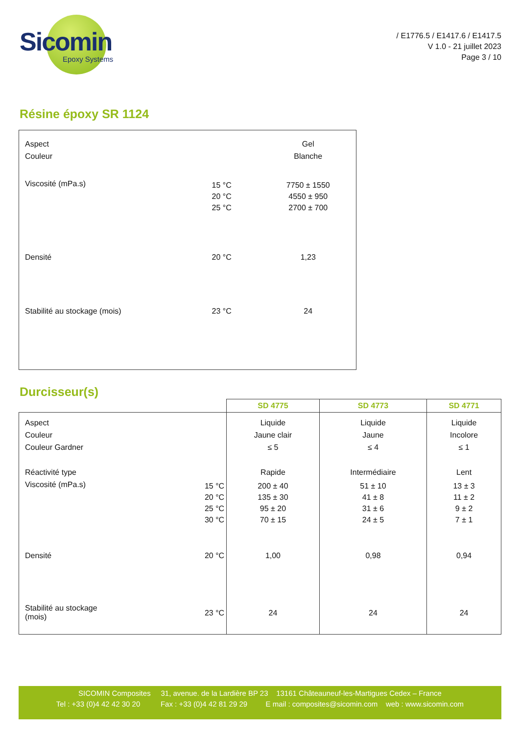Sicomin
Epoxy Systems
/ E1776.5 / E1417.6 / E1417.5
V 1.0 - 21 juillet 2023
Page 3 / 10
Résine époxy SR 1124
| Aspect Couleur | | Gel Blanche |
| Viscosité (mPa.s) | 15 °C 20 °C 25 °C | 7750 ± 1550 4550 ± 950 2700 ± 700 |
| Densité | 20 °C | 1,23 |
| Stabilité au stockage (mois) | 23 °C | 24 |
Durcisseur(s)
| | | SD 4775 | SD 4773 | SD 4771 |
| --- | --- | --- | --- | --- |
| Aspect Couleur Couleur Gardner | | Liquide Jaune clair ≤ 5 | Liquide Jaune ≤ 4 | Liquide Incolore ≤ 1 |
| Réactivité type | | Rapide | Intermédiaire | Lent |
| Viscosité (mPa.s) | 15 °C 20 °C 25 °C 30 °C | 200 ± 40 135 ± 30 95 ± 20 70 ± 15 | 51 ± 10 41 ± 8 31 ± 6 24 ± 5 | 13 ± 3 11 ± 2 9 ± 2 7 ± 1 |
| Densité | 20 °C | 1,00 | 0,98 | 0,94 |
| Stabilité au stockage (mois) | 23 °C | 24 | 24 | 24 |
SICOMIN Composites 31, avenue. de la Lardière BP 23 13161 Châteauneuf-les-Martigues Cedex – France
Tel : +33 (0)4 42 42 30 20 Fax : +33 (0)4 42 81 29 29 E mail : composites@sicomin.com web : www.sicomin.com